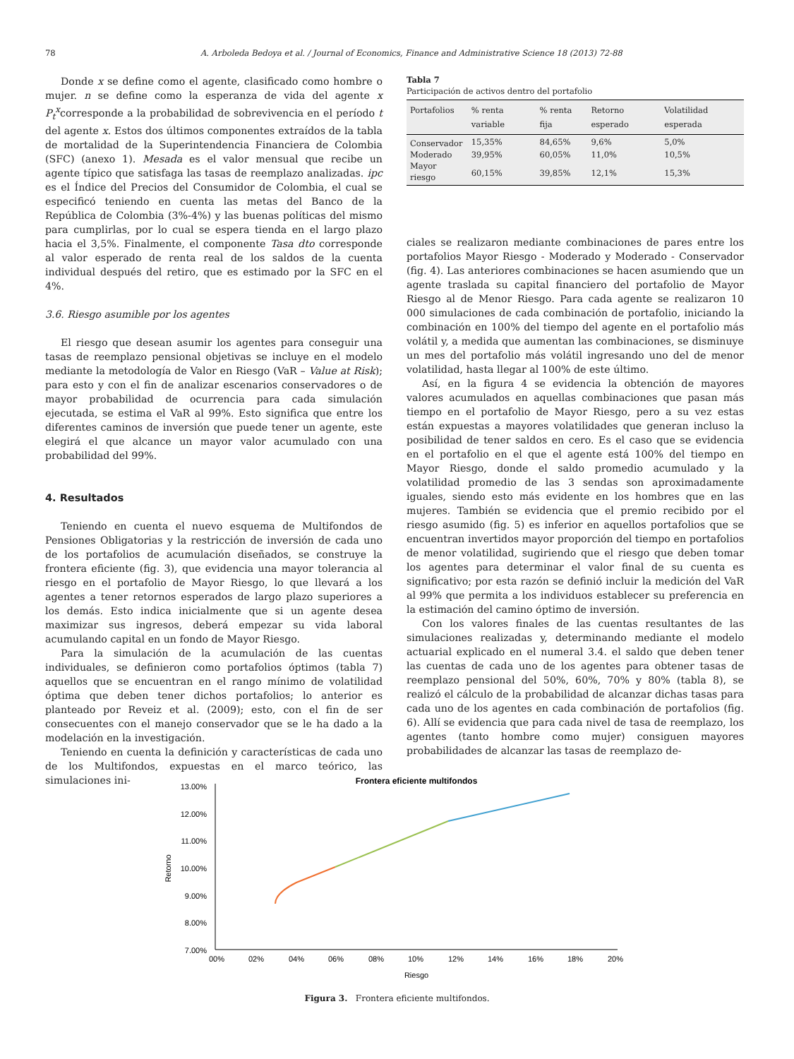78 A. Arboleda Bedoya et al. / Journal of Economics, Finance and Administrative Science 18 (2013) 72-88
Donde x se define como el agente, clasificado como hombre o mujer. n se define como la esperanza de vida del agente x P<sub>t</sub><sup>x</sup>corresponde a la probabilidad de sobrevivencia en el período t del agente x. Estos dos últimos componentes extraídos de la tabla de mortalidad de la Superintendencia Financiera de Colombia (SFC) (anexo 1). Mesada es el valor mensual que recibe un agente típico que satisfaga las tasas de reemplazo analizadas. ipc es el Índice del Precios del Consumidor de Colombia, el cual se especificó teniendo en cuenta las metas del Banco de la República de Colombia (3%-4%) y las buenas políticas del mismo para cumplirlas, por lo cual se espera tienda en el largo plazo hacia el 3,5%. Finalmente, el componente Tasa dto corresponde al valor esperado de renta real de los saldos de la cuenta individual después del retiro, que es estimado por la SFC en el 4%.
3.6. Riesgo asumible por los agentes
El riesgo que desean asumir los agentes para conseguir una tasas de reemplazo pensional objetivas se incluye en el modelo mediante la metodología de Valor en Riesgo (VaR – Value at Risk); para esto y con el fin de analizar escenarios conservadores o de mayor probabilidad de ocurrencia para cada simulación ejecutada, se estima el VaR al 99%. Esto significa que entre los diferentes caminos de inversión que puede tener un agente, este elegirá el que alcance un mayor valor acumulado con una probabilidad del 99%.
4. Resultados
Teniendo en cuenta el nuevo esquema de Multifondos de Pensiones Obligatorias y la restricción de inversión de cada uno de los portafolios de acumulación diseñados, se construye la frontera eficiente (fig. 3), que evidencia una mayor tolerancia al riesgo en el portafolio de Mayor Riesgo, lo que llevará a los agentes a tener retornos esperados de largo plazo superiores a los demás. Esto indica inicialmente que si un agente desea maximizar sus ingresos, deberá empezar su vida laboral acumulando capital en un fondo de Mayor Riesgo.
Para la simulación de la acumulación de las cuentas individuales, se definieron como portafolios óptimos (tabla 7) aquellos que se encuentran en el rango mínimo de volatilidad óptima que deben tener dichos portafolios; lo anterior es planteado por Reveiz et al. (2009); esto, con el fin de ser consecuentes con el manejo conservador que se le ha dado a la modelación en la investigación.
Teniendo en cuenta la definición y características de cada uno de los Multifondos, expuestas en el marco teórico, las simulaciones ini-
Tabla 7
Participación de activos dentro del portafolio
| Portafolios | % renta variable | % renta fija | Retorno esperado | Volatilidad esperada |
| --- | --- | --- | --- | --- |
| Conservador | 15,35% | 84,65% | 9,6% | 5,0% |
| Moderado | 39,95% | 60,05% | 11,0% | 10,5% |
| Mayor riesgo | 60,15% | 39,85% | 12,1% | 15,3% |
ciales se realizaron mediante combinaciones de pares entre los portafolios Mayor Riesgo - Moderado y Moderado - Conservador (fig. 4). Las anteriores combinaciones se hacen asumiendo que un agente traslada su capital financiero del portafolio de Mayor Riesgo al de Menor Riesgo. Para cada agente se realizaron 10 000 simulaciones de cada combinación de portafolio, iniciando la combinación en 100% del tiempo del agente en el portafolio más volátil y, a medida que aumentan las combinaciones, se disminuye un mes del portafolio más volátil ingresando uno del de menor volatilidad, hasta llegar al 100% de este último.
Así, en la figura 4 se evidencia la obtención de mayores valores acumulados en aquellas combinaciones que pasan más tiempo en el portafolio de Mayor Riesgo, pero a su vez estas están expuestas a mayores volatilidades que generan incluso la posibilidad de tener saldos en cero. Es el caso que se evidencia en el portafolio en el que el agente está 100% del tiempo en Mayor Riesgo, donde el saldo promedio acumulado y la volatilidad promedio de las 3 sendas son aproximadamente iguales, siendo esto más evidente en los hombres que en las mujeres. También se evidencia que el premio recibido por el riesgo asumido (fig. 5) es inferior en aquellos portafolios que se encuentran invertidos mayor proporción del tiempo en portafolios de menor volatilidad, sugiriendo que el riesgo que deben tomar los agentes para determinar el valor final de su cuenta es significativo; por esta razón se definió incluir la medición del VaR al 99% que permita a los individuos establecer su preferencia en la estimación del camino óptimo de inversión.
Con los valores finales de las cuentas resultantes de las simulaciones realizadas y, determinando mediante el modelo actuarial explicado en el numeral 3.4. el saldo que deben tener las cuentas de cada uno de los agentes para obtener tasas de reemplazo pensional del 50%, 60%, 70% y 80% (tabla 8), se realizó el cálculo de la probabilidad de alcanzar dichas tasas para cada uno de los agentes en cada combinación de portafolios (fig. 6). Allí se evidencia que para cada nivel de tasa de reemplazo, los agentes (tanto hombre como mujer) consiguen mayores probabilidades de alcanzar las tasas de reemplazo de-
Frontera eficiente multifondos
13.00%
12.00%
11.00%
10.00%
9.00%
8.00%
7.00%
Retorno
00%
02%
04%
06%
08%
10%
12%
14%
16%
18%
20%
Riesgo
Figura 3. Frontera eficiente multifondos.